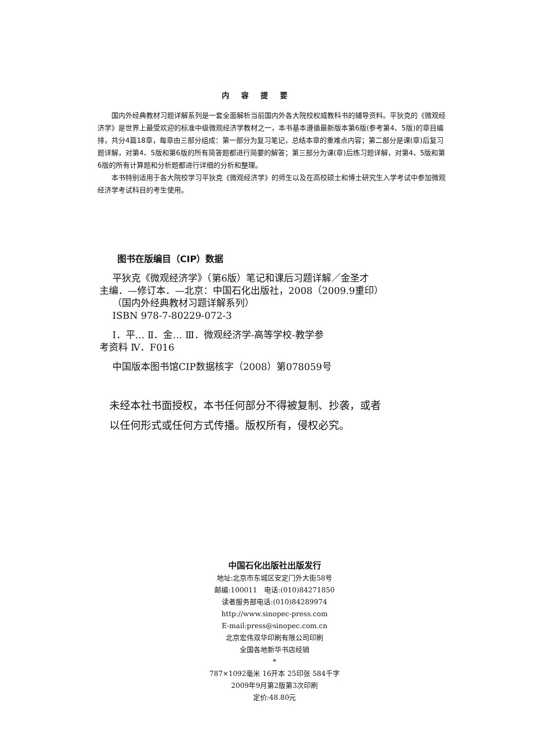内容提要
国内外经典教材习题详解系列是一套全面解析当前国内外各大院校权威教科书的辅导资料。平狄克的《微观经济学》是世界上最受欢迎的标准中级微观经济学教材之一，本书基本遵循最新版本第6版(参考第4、5版)的章目编排，共分4篇18章，每章由三部分组成：第一部分为复习笔记，总结本章的重难点内容；第二部分是课(章)后复习题详解，对第4、5版和第6版的所有简答题都进行简要的解答；第三部分为课(章)后练习题详解，对第4、5版和第6版的所有计算题和分析题都进行详细的分析和整理。
本书特别适用于各大院校学习平狄克《微观经济学》的师生以及在高校硕士和博士研究生入学考试中参加微观经济学考试科目的考生使用。
图书在版编目（CIP）数据
平狄克《微观经济学》（第6版）笔记和课后习题详解／金圣才
主编．—修订本．—北京：中国石化出版社，2008（2009.9重印）
（国内外经典教材习题详解系列）
ISBN 978-7-80229-072-3
Ⅰ．平… Ⅱ．金… Ⅲ．微观经济学-高等学校-教学参
考资料 Ⅳ．F016
中国版本图书馆CIP数据核字（2008）第078059号
未经本社书面授权，本书任何部分不得被复制、抄袭，或者
以任何形式或任何方式传播。版权所有，侵权必究。
中国石化出版社出版发行
地址:北京市东城区安定门外大街58号
邮编:100011　电话:(010)84271850
读者服务部电话:(010)84289974
http://www.sinopec-press.com
E-mail:press@sinopec.com.cn
北京宏伟双华印刷有限公司印刷
全国各地新华书店经销
*
787×1092毫米 16开本 25印张 584千字
2009年9月第2版第3次印刷
定价:48.80元